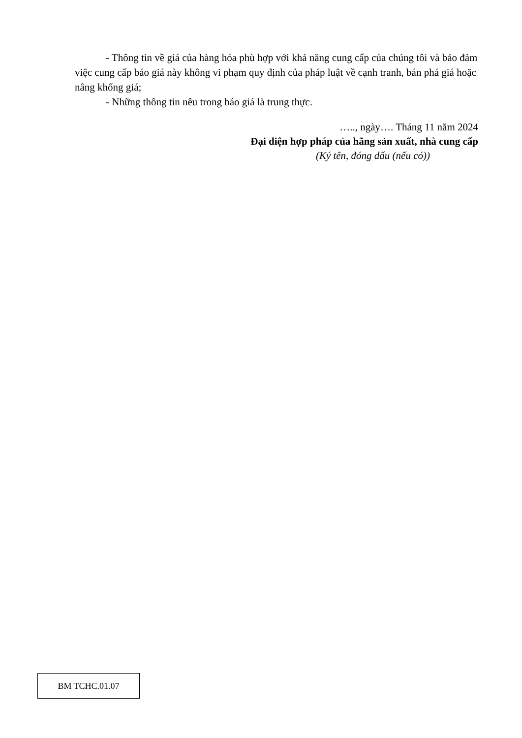- Thông tin về giá của hàng hóa phù hợp với khả năng cung cấp của chúng tôi và bảo đảm việc cung cấp báo giá này không vi phạm quy định của pháp luật về cạnh tranh, bán phá giá hoặc nâng khống giá;
- Những thông tin nêu trong báo giá là trung thực.
….., ngày…. Tháng 11 năm 2024
Đại diện hợp pháp của hãng sản xuất, nhà cung cấp
(Ký tên, đóng dấu (nếu có))
BM TCHC.01.07